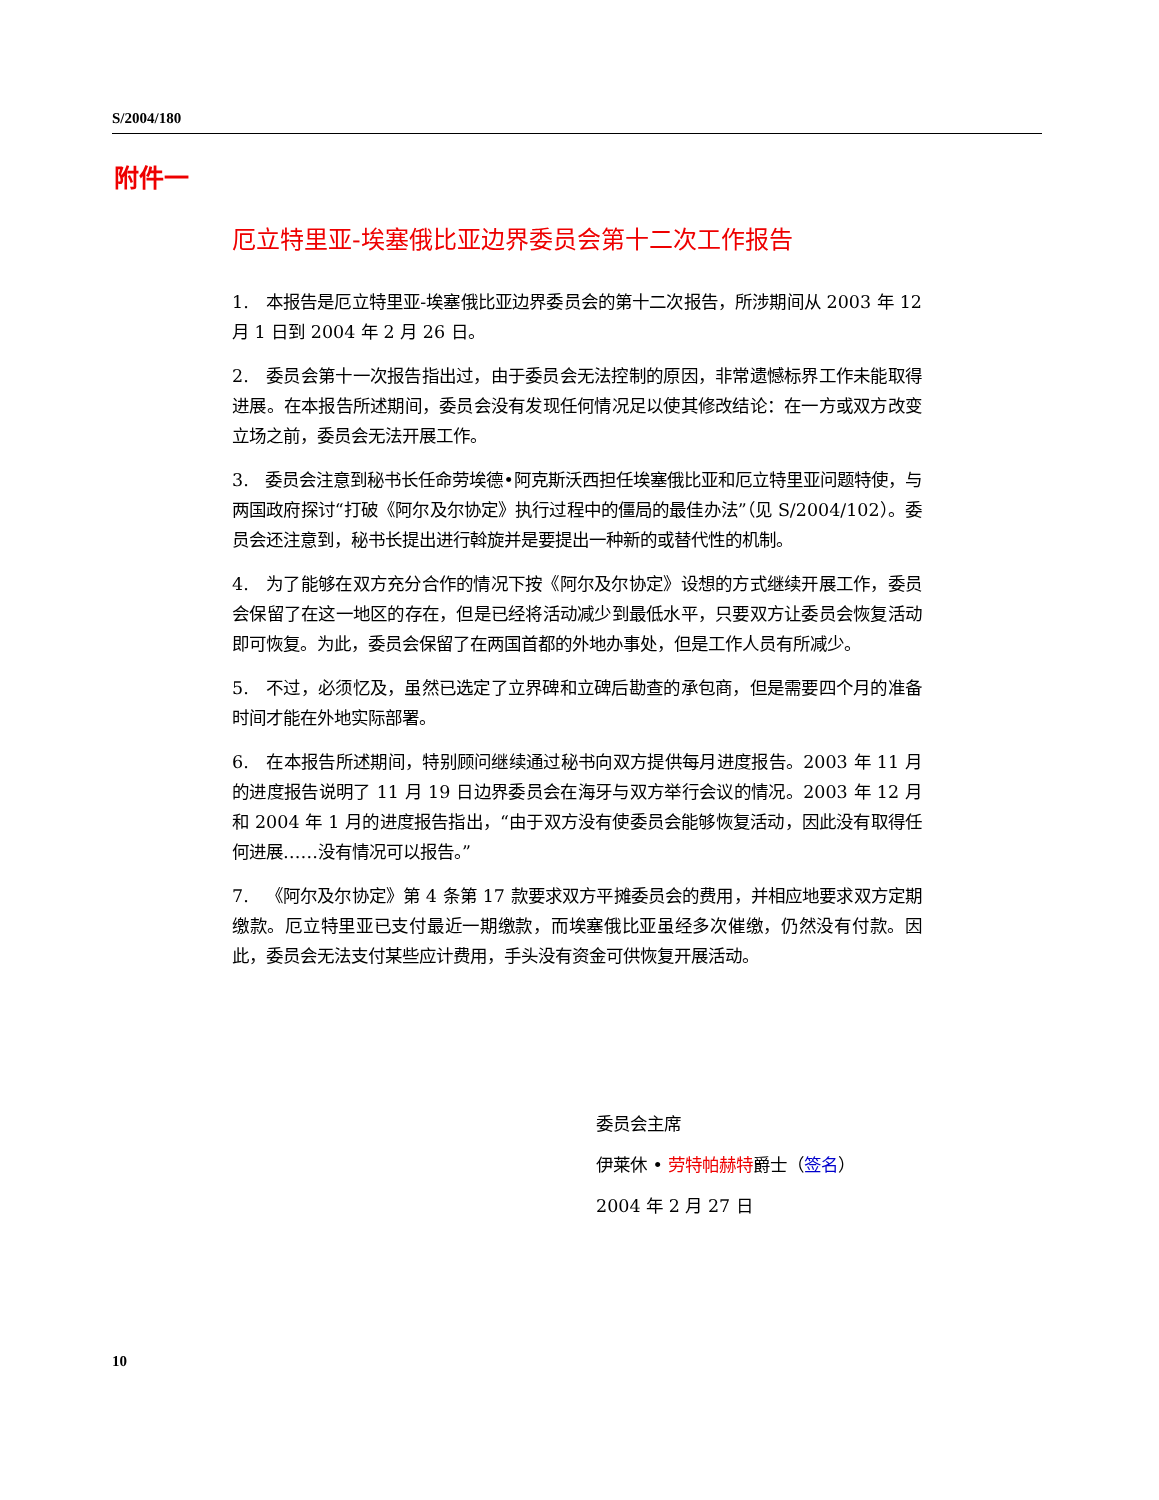S/2004/180
附件一
厄立特里亚-埃塞俄比亚边界委员会第十二次工作报告
1. 本报告是厄立特里亚-埃塞俄比亚边界委员会的第十二次报告，所涉期间从 2003 年 12 月 1 日到 2004 年 2 月 26 日。
2. 委员会第十一次报告指出过，由于委员会无法控制的原因，非常遗憾标界工作未能取得进展。在本报告所述期间，委员会没有发现任何情况足以使其修改结论：在一方或双方改变立场之前，委员会无法开展工作。
3. 委员会注意到秘书长任命劳埃德•阿克斯沃西担任埃塞俄比亚和厄立特里亚问题特使，与两国政府探讨“打破《阿尔及尔协定》执行过程中的僵局的最佳办法”（见 S/2004/102）。委员会还注意到，秘书长提出进行斡旋并是要提出一种新的或替代性的机制。
4. 为了能够在双方充分合作的情况下按《阿尔及尔协定》设想的方式继续开展工作，委员会保留了在这一地区的存在，但是已经将活动减少到最低水平，只要双方让委员会恢复活动即可恢复。为此，委员会保留了在两国首都的外地办事处，但是工作人员有所减少。
5. 不过，必须忆及，虽然已选定了立界碑和立碑后勘查的承包商，但是需要四个月的准备时间才能在外地实际部署。
6. 在本报告所述期间，特别顾问继续通过秘书向双方提供每月进度报告。2003 年 11 月的进度报告说明了 11 月 19 日边界委员会在海牙与双方举行会议的情况。2003 年 12 月和 2004 年 1 月的进度报告指出，“由于双方没有使委员会能够恢复活动，因此没有取得任何进展……没有情况可以报告。”
7. 《阿尔及尔协定》第 4 条第 17 款要求双方平摊委员会的费用，并相应地要求双方定期缴款。厄立特里亚已支付最近一期缴款，而埃塞俄比亚虽经多次催缴，仍然没有付款。因此，委员会无法支付某些应计费用，手头没有资金可供恢复开展活动。
委员会主席
伊莱休 • 劳特帕赫特爵士（签名）
2004 年 2 月 27 日
10